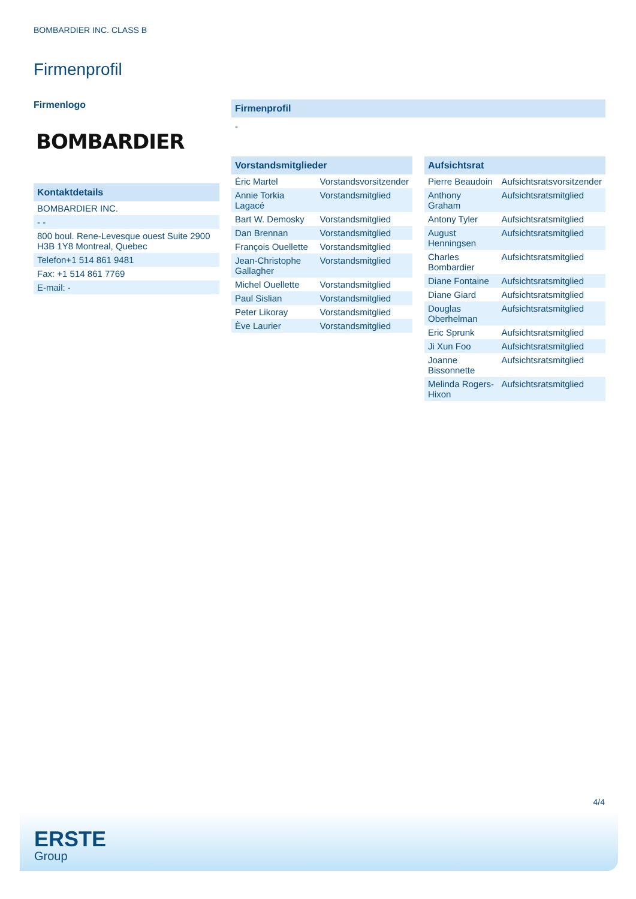BOMBARDIER INC. CLASS B
Firmenprofil
Firmenlogo
BOMBARDIER
Kontaktdetails
| BOMBARDIER INC. |
| - - |
| 800 boul. Rene-Levesque ouest Suite 2900 H3B 1Y8 Montreal, Quebec |
| Telefon+1 514 861 9481 |
| Fax: +1 514 861 7769 |
| E-mail: - |
Firmenprofil
-
Vorstandsmitglieder
| Éric Martel | Vorstandsvorsitzender |
| Annie Torkia Lagacé | Vorstandsmitglied |
| Bart W. Demosky | Vorstandsmitglied |
| Dan Brennan | Vorstandsmitglied |
| François Ouellette | Vorstandsmitglied |
| Jean-Christophe Gallagher | Vorstandsmitglied |
| Michel Ouellette | Vorstandsmitglied |
| Paul Sislian | Vorstandsmitglied |
| Peter Likoray | Vorstandsmitglied |
| Ève Laurier | Vorstandsmitglied |
Aufsichtsrat
| Pierre Beaudoin | Aufsichtsratsvorsitzender |
| Anthony Graham | Aufsichtsratsmitglied |
| Antony Tyler | Aufsichtsratsmitglied |
| August Henningsen | Aufsichtsratsmitglied |
| Charles Bombardier | Aufsichtsratsmitglied |
| Diane Fontaine | Aufsichtsratsmitglied |
| Diane Giard | Aufsichtsratsmitglied |
| Douglas Oberhelman | Aufsichtsratsmitglied |
| Eric Sprunk | Aufsichtsratsmitglied |
| Ji Xun Foo | Aufsichtsratsmitglied |
| Joanne Bissonnette | Aufsichtsratsmitglied |
| Melinda Rogers-Hixon | Aufsichtsratsmitglied |
4/4
ERSTE
Group